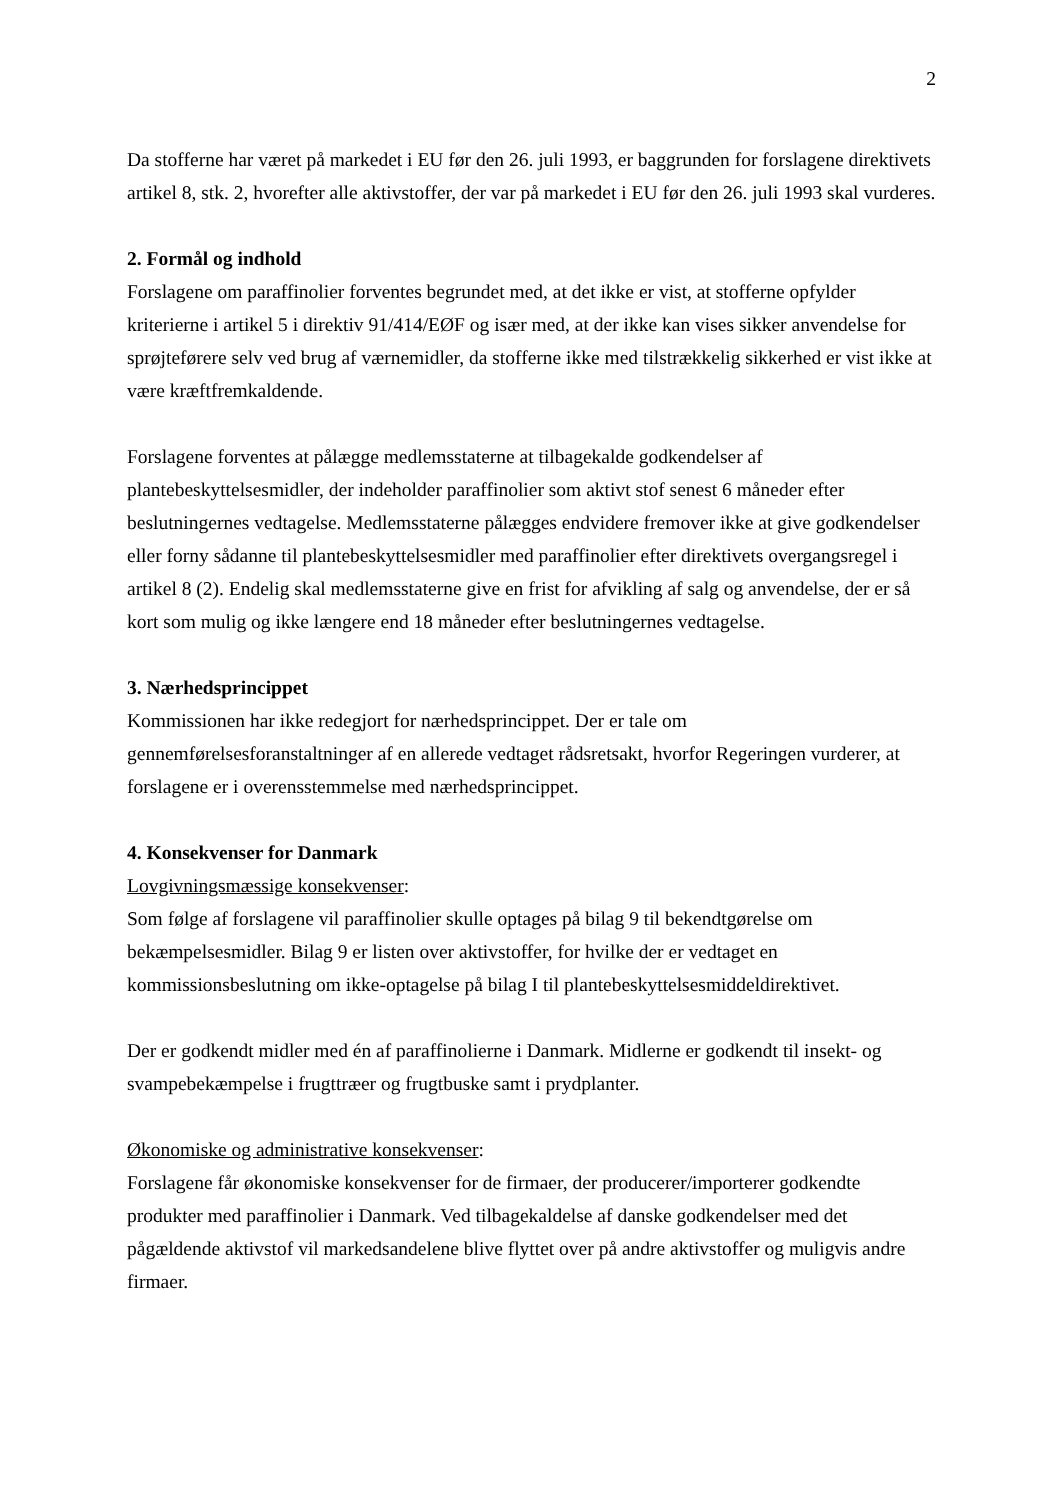2
Da stofferne har været på markedet i EU før den 26. juli 1993, er baggrunden for forslagene direktivets artikel 8, stk. 2, hvorefter alle aktivstoffer, der var på markedet i EU før den 26. juli 1993 skal vurderes.
2. Formål og indhold
Forslagene om paraffinolier forventes begrundet med, at det ikke er vist, at stofferne opfylder kriterierne i artikel 5 i direktiv 91/414/EØF og især med, at der ikke kan vises sikker anvendelse for sprøjteførere selv ved brug af værnemidler, da stofferne ikke med tilstrækkelig sikkerhed er vist ikke at være kræftfremkaldende.
Forslagene forventes at pålægge medlemsstaterne at tilbagekalde godkendelser af plantebeskyttelsesmidler, der indeholder paraffinolier som aktivt stof senest 6 måneder efter beslutningernes vedtagelse. Medlemsstaterne pålægges endvidere fremover ikke at give godkendelser eller forny sådanne til plantebeskyttelsesmidler med paraffinolier efter direktivets overgangsregel i artikel 8 (2). Endelig skal medlemsstaterne give en frist for afvikling af salg og anvendelse, der er så kort som mulig og ikke længere end 18 måneder efter beslutningernes vedtagelse.
3. Nærhedsprincippet
Kommissionen har ikke redegjort for nærhedsprincippet. Der er tale om gennemførelsesforanstaltninger af en allerede vedtaget rådsretsakt, hvorfor Regeringen vurderer, at forslagene er i overensstemmelse med nærhedsprincippet.
4. Konsekvenser for Danmark
Lovgivningsmæssige konsekvenser:
Som følge af forslagene vil paraffinolier skulle optages på bilag 9 til bekendtgørelse om bekæmpelsesmidler. Bilag 9 er listen over aktivstoffer, for hvilke der er vedtaget en kommissionsbeslutning om ikke-optagelse på bilag I til plantebeskyttelsesmiddeldirektivet.
Der er godkendt midler med én af paraffinolierne i Danmark. Midlerne er godkendt til insekt- og svampebekæmpelse i frugttræer og frugtbuske samt i prydplanter.
Økonomiske og administrative konsekvenser:
Forslagene får økonomiske konsekvenser for de firmaer, der producerer/importerer godkendte produkter med paraffinolier i Danmark. Ved tilbagekaldelse af danske godkendelser med det pågældende aktivstof vil markedsandelene blive flyttet over på andre aktivstoffer og muligvis andre firmaer.